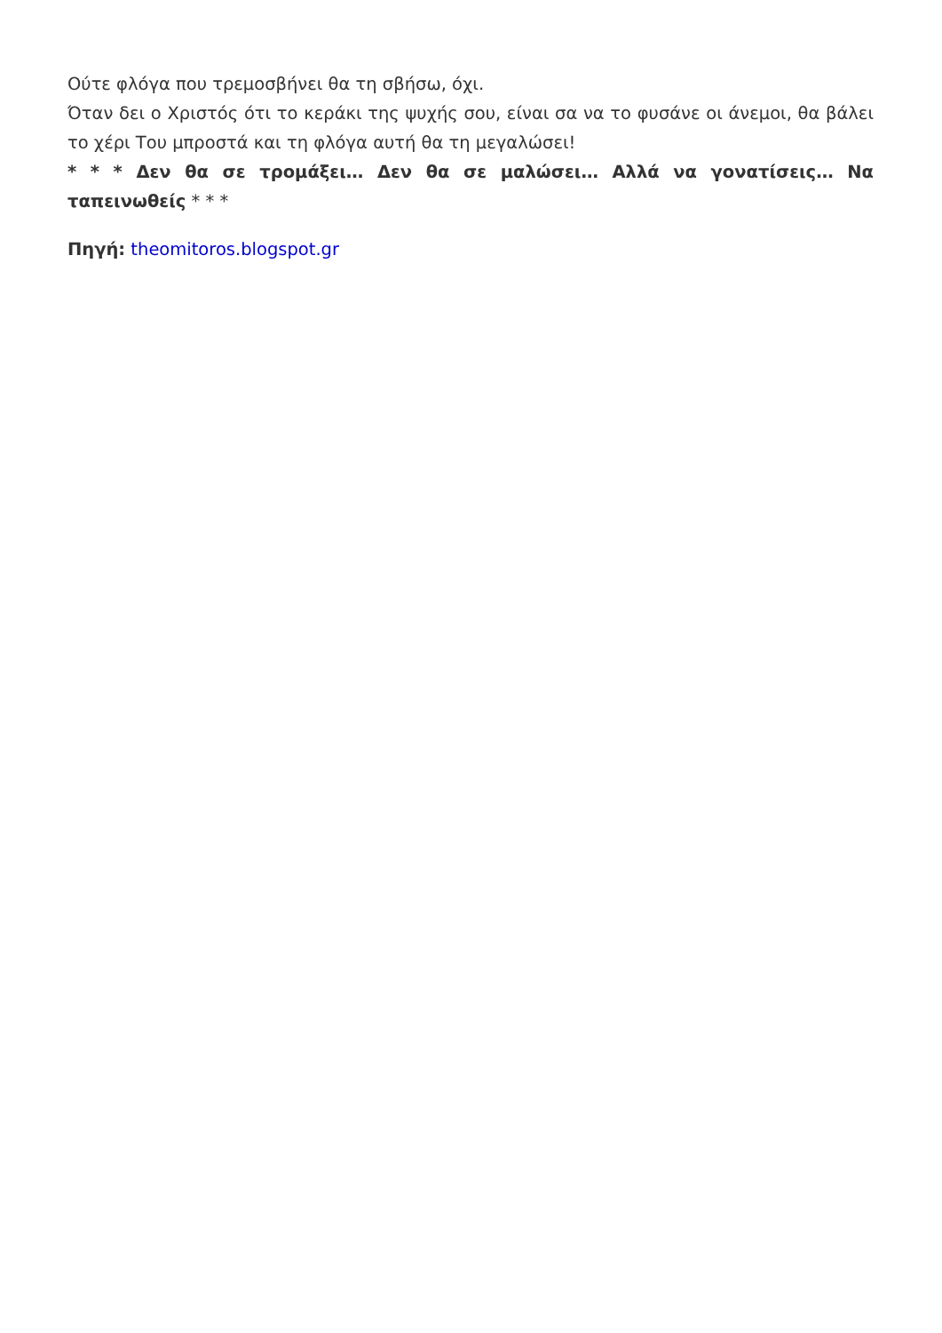Ούτε φλόγα που τρεμοσβήνει θα τη σβήσω, όχι.
Όταν δει ο Χριστός ότι το κεράκι της ψυχής σου, είναι σα να το φυσάνε οι άνεμοι, θα βάλει το χέρι Του μπροστά και τη φλόγα αυτή θα τη μεγαλώσει!
* * * Δεν θα σε τρομάξει… Δεν θα σε μαλώσει… Αλλά να γονατίσεις… Να ταπεινωθείς * * *
Πηγή: theomitoros.blogspot.gr